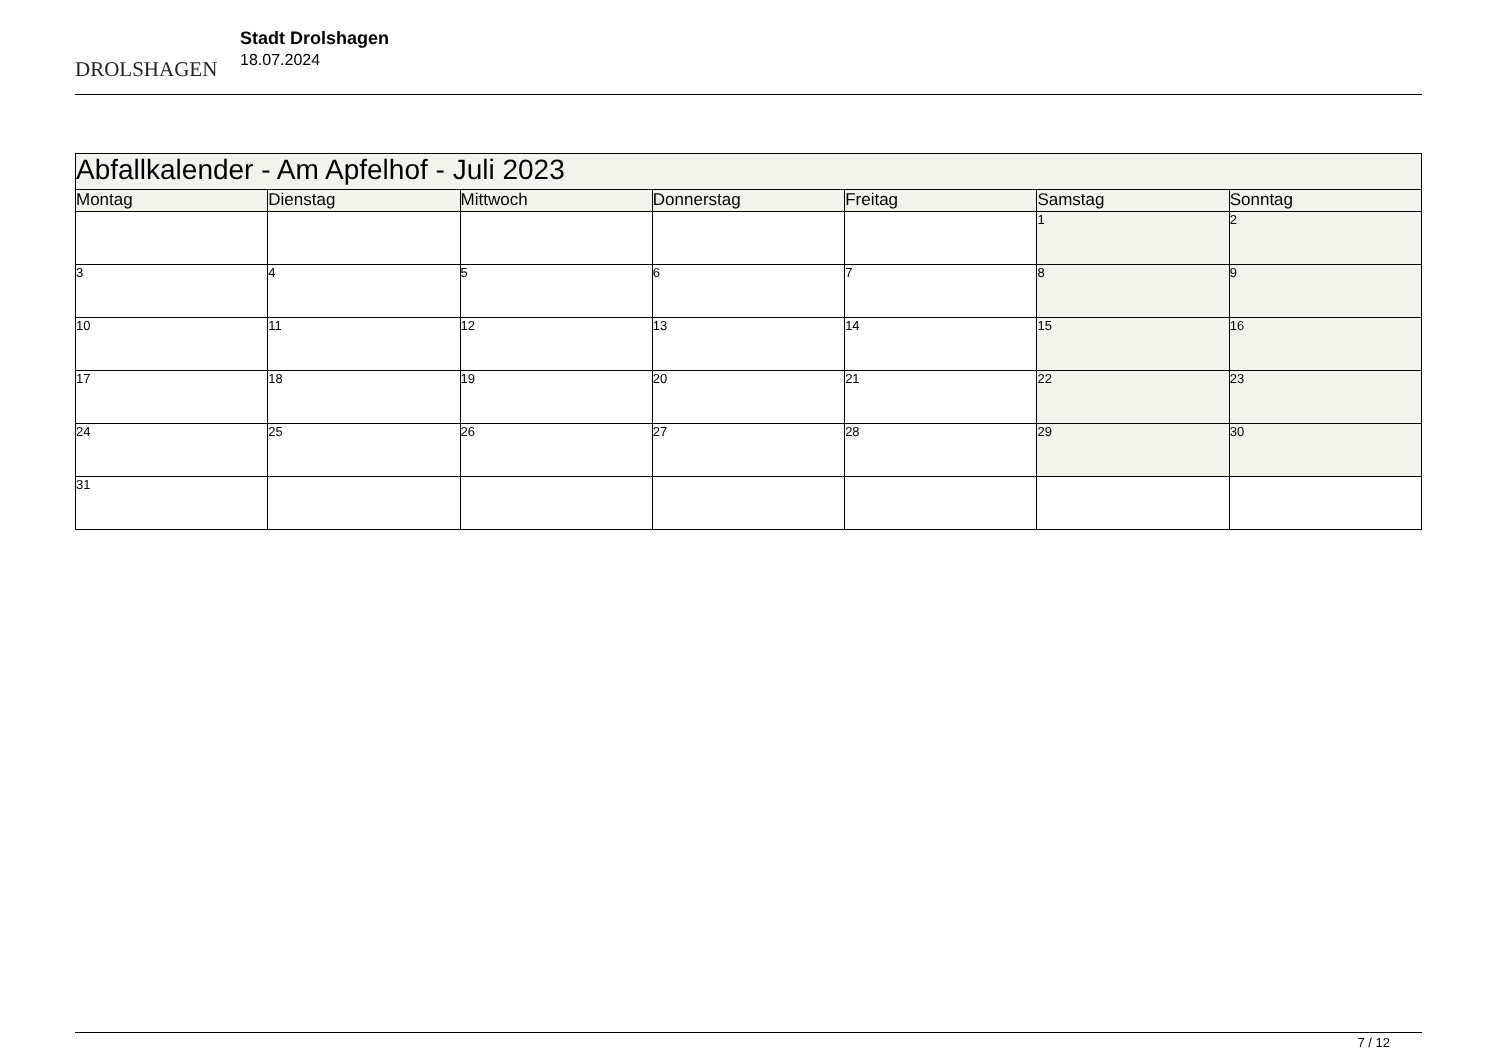DROLSHAGEN
Stadt Drolshagen
18.07.2024
| Abfallkalender - Am Apfelhof - Juli 2023 | | | | | | |
| Montag | Dienstag | Mittwoch | Donnerstag | Freitag | Samstag | Sonntag |
| | | | | | 1 | 2 |
| 3 | 4 | 5 | 6 | 7 | 8 | 9 |
| 10 | 11 | 12 | 13 | 14 | 15 | 16 |
| 17 | 18 | 19 | 20 | 21 | 22 | 23 |
| 24 | 25 | 26 | 27 | 28 | 29 | 30 |
| 31 | | | | | | |
7 / 12